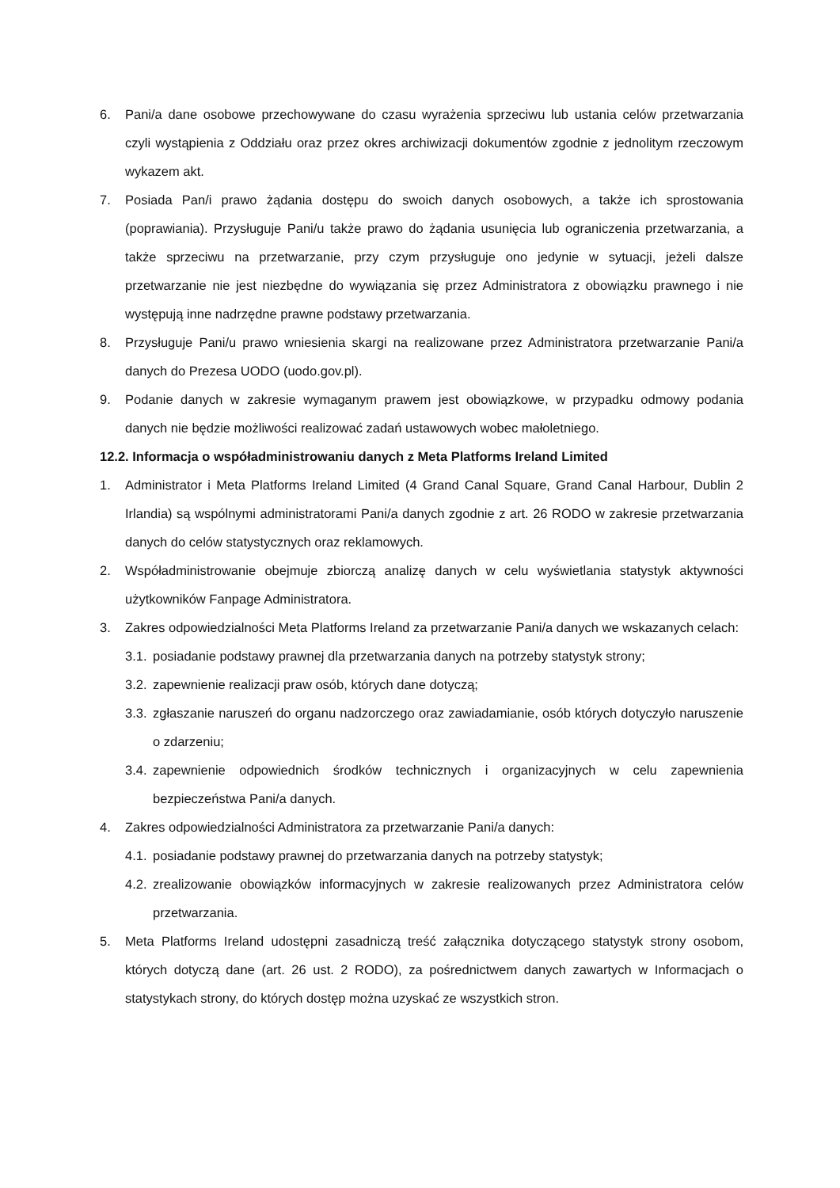6. Pani/a dane osobowe przechowywane do czasu wyrażenia sprzeciwu lub ustania celów przetwarzania czyli wystąpienia z Oddziału oraz przez okres archiwizacji dokumentów zgodnie z jednolitym rzeczowym wykazem akt.
7. Posiada Pan/i prawo żądania dostępu do swoich danych osobowych, a także ich sprostowania (poprawiania). Przysługuje Pani/u także prawo do żądania usunięcia lub ograniczenia przetwarzania, a także sprzeciwu na przetwarzanie, przy czym przysługuje ono jedynie w sytuacji, jeżeli dalsze przetwarzanie nie jest niezbędne do wywiązania się przez Administratora z obowiązku prawnego i nie występują inne nadrzędne prawne podstawy przetwarzania.
8. Przysługuje Pani/u prawo wniesienia skargi na realizowane przez Administratora przetwarzanie Pani/a danych do Prezesa UODO (uodo.gov.pl).
9. Podanie danych w zakresie wymaganym prawem jest obowiązkowe, w przypadku odmowy podania danych nie będzie możliwości realizować zadań ustawowych wobec małoletniego.
12.2. Informacja o współadministrowaniu danych z Meta Platforms Ireland Limited
1. Administrator i Meta Platforms Ireland Limited (4 Grand Canal Square, Grand Canal Harbour, Dublin 2 Irlandia) są wspólnymi administratorami Pani/a danych zgodnie z art. 26 RODO w zakresie przetwarzania danych do celów statystycznych oraz reklamowych.
2. Współadministrowanie obejmuje zbiorczą analizę danych w celu wyświetlania statystyk aktywności użytkowników Fanpage Administratora.
3. Zakres odpowiedzialności Meta Platforms Ireland za przetwarzanie Pani/a danych we wskazanych celach:
3.1. posiadanie podstawy prawnej dla przetwarzania danych na potrzeby statystyk strony;
3.2. zapewnienie realizacji praw osób, których dane dotyczą;
3.3. zgłaszanie naruszeń do organu nadzorczego oraz zawiadamianie, osób których dotyczyło naruszenie o zdarzeniu;
3.4. zapewnienie odpowiednich środków technicznych i organizacyjnych w celu zapewnienia bezpieczeństwa Pani/a danych.
4. Zakres odpowiedzialności Administratora za przetwarzanie Pani/a danych:
4.1. posiadanie podstawy prawnej do przetwarzania danych na potrzeby statystyk;
4.2. zrealizowanie obowiązków informacyjnych w zakresie realizowanych przez Administratora celów przetwarzania.
5. Meta Platforms Ireland udostępni zasadniczą treść załącznika dotyczącego statystyk strony osobom, których dotyczą dane (art. 26 ust. 2 RODO), za pośrednictwem danych zawartych w Informacjach o statystykach strony, do których dostęp można uzyskać ze wszystkich stron.